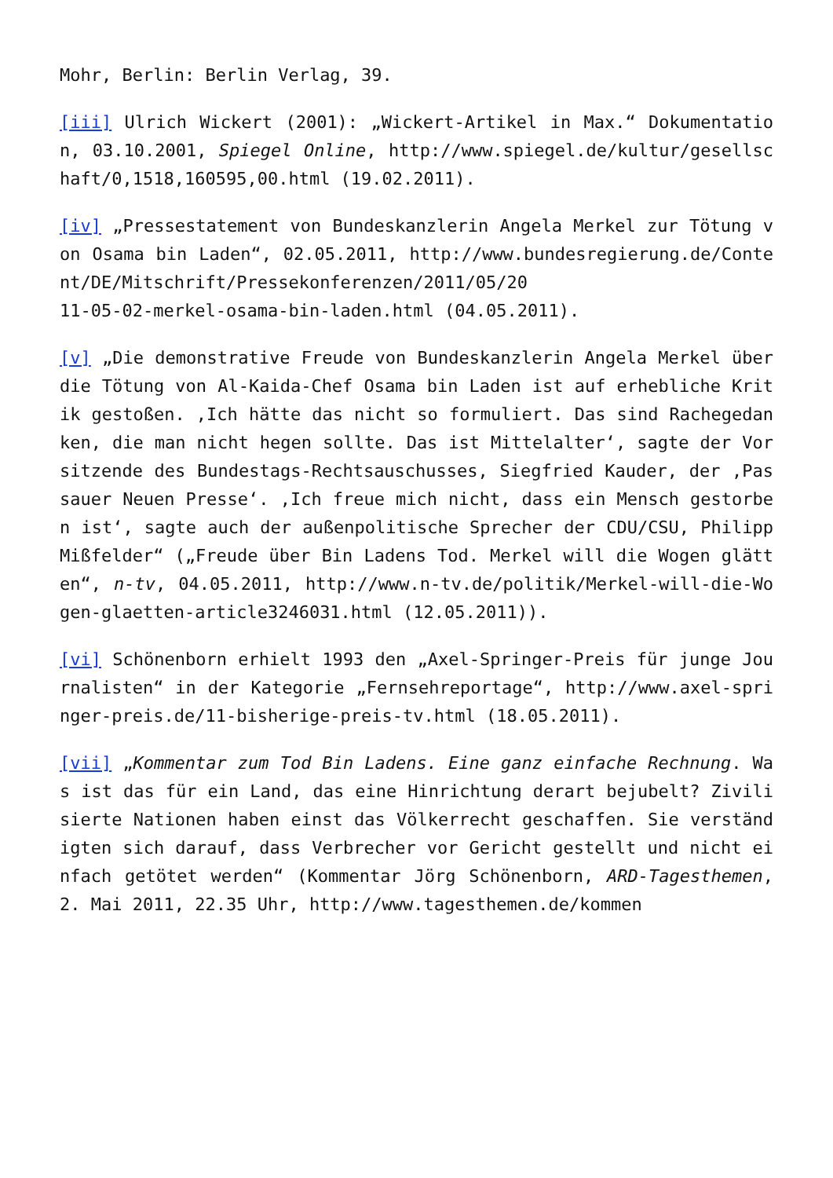Mohr, Berlin: Berlin Verlag, 39.
[iii] Ulrich Wickert (2001): „Wickert-Artikel in Max.“ Dokumentation, 03.10.2001, Spiegel Online, http://www.spiegel.de/kultur/gesellschaft/0,1518,160595,00.html (19.02.2011).
[iv] „Pressestatement von Bundeskanzlerin Angela Merkel zur Tötung von Osama bin Laden“, 02.05.2011, http://www.bundesregierung.de/Content/DE/Mitschrift/Pressekonferenzen/2011/05/20
11-05-02-merkel-osama-bin-laden.html (04.05.2011).
[v] „Die demonstrative Freude von Bundeskanzlerin Angela Merkel über die Tötung von Al-Kaida-Chef Osama bin Laden ist auf erhebliche Kritik gestoßen. ‚Ich hätte das nicht so formuliert. Das sind Rachegedanken, die man nicht hegen sollte. Das ist Mittelalter‘, sagte der Vorsitzende des Bundestags-Rechtsauschusses, Siegfried Kauder, der ‚Passauer Neuen Presse‘. ‚Ich freue mich nicht, dass ein Mensch gestorben ist‘, sagte auch der außenpolitische Sprecher der CDU/CSU, Philipp Mißfelder“ („Freude über Bin Ladens Tod. Merkel will die Wogen glätten“, n-tv, 04.05.2011, http://www.n-tv.de/politik/Merkel-will-die-Wogen-glaetten-article3246031.html (12.05.2011)).
[vi] Schönenborn erhielt 1993 den „Axel-Springer-Preis für junge Journalisten“ in der Kategorie „Fernsehreportage“, http://www.axel-springer-preis.de/11-bisherige-preis-tv.html (18.05.2011).
[vii] „Kommentar zum Tod Bin Ladens. Eine ganz einfache Rechnung. Was ist das für ein Land, das eine Hinrichtung derart bejubelt? Zivilisierte Nationen haben einst das Völkerrecht geschaffen. Sie verständigten sich darauf, dass Verbrecher vor Gericht gestellt und nicht einfach getötet werden“ (Kommentar Jörg Schönenborn, ARD-Tagesthemen, 2. Mai 2011, 22.35 Uhr, http://www.tagesthemen.de/kommen